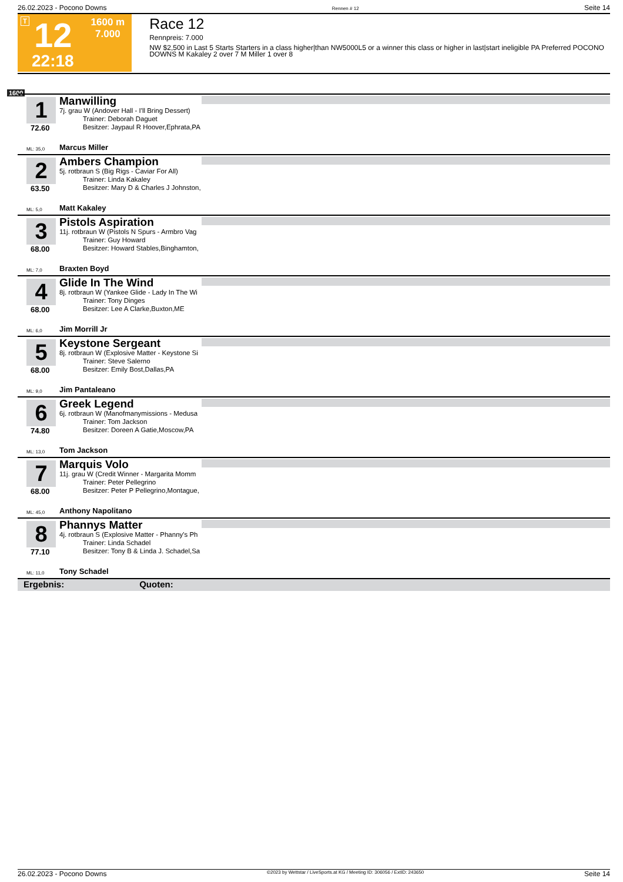26.02.2023 - Pocono Downs Rennen # 12 Seite 14
T 12
22:18
1600 m
7.000
Race 12
Rennpreis: 7.000
NW $2,500 in Last 5 Starts Starters in a class higher|than NW5000L5 or a winner this class or higher in last|start ineligible PA Preferred POCONO DOWNS M Kakaley 2 over 7 M Miller 1 over 8
1600
1
72.60
ML: 35,0
Manwilling
7j. grau W (Andover Hall - I'll Bring Dessert)
Trainer: Deborah Daguet
Besitzer: Jaypaul R Hoover,Ephrata,PA
Marcus Miller
2
63.50
ML: 5,0
Ambers Champion
5j. rotbraun S (Big Rigs - Caviar For All)
Trainer: Linda Kakaley
Besitzer: Mary D & Charles J Johnston,
Matt Kakaley
3
68.00
ML: 7,0
Pistols Aspiration
11j. rotbraun W (Pistols N Spurs - Armbro Vag
Trainer: Guy Howard
Besitzer: Howard Stables,Binghamton,
Braxten Boyd
4
68.00
ML: 6,0
Glide In The Wind
8j. rotbraun W (Yankee Glide - Lady In The Wi
Trainer: Tony Dinges
Besitzer: Lee A Clarke,Buxton,ME
Jim Morrill Jr
5
68.00
ML: 9,0
Keystone Sergeant
8j. rotbraun W (Explosive Matter - Keystone Si
Trainer: Steve Salerno
Besitzer: Emily Bost,Dallas,PA
Jim Pantaleano
6
74.80
ML: 13,0
Greek Legend
6j. rotbraun W (Manofmanymissions - Medusa
Trainer: Tom Jackson
Besitzer: Doreen A Gatie,Moscow,PA
Tom Jackson
7
68.00
ML: 45,0
Marquis Volo
11j. grau W (Credit Winner - Margarita Momm
Trainer: Peter Pellegrino
Besitzer: Peter P Pellegrino,Montague,
Anthony Napolitano
8
77.10
ML: 11,0
Phannys Matter
4j. rotbraun S (Explosive Matter - Phanny's Ph
Trainer: Linda Schadel
Besitzer: Tony B & Linda J. Schadel,Sa
Tony Schadel
Ergebnis: Quoten:
26.02.2023 - Pocono Downs ©2023 by Wettstar / LiveSports.at KG / Meeting ID: 306056 / ExtID: 243650 Seite 14